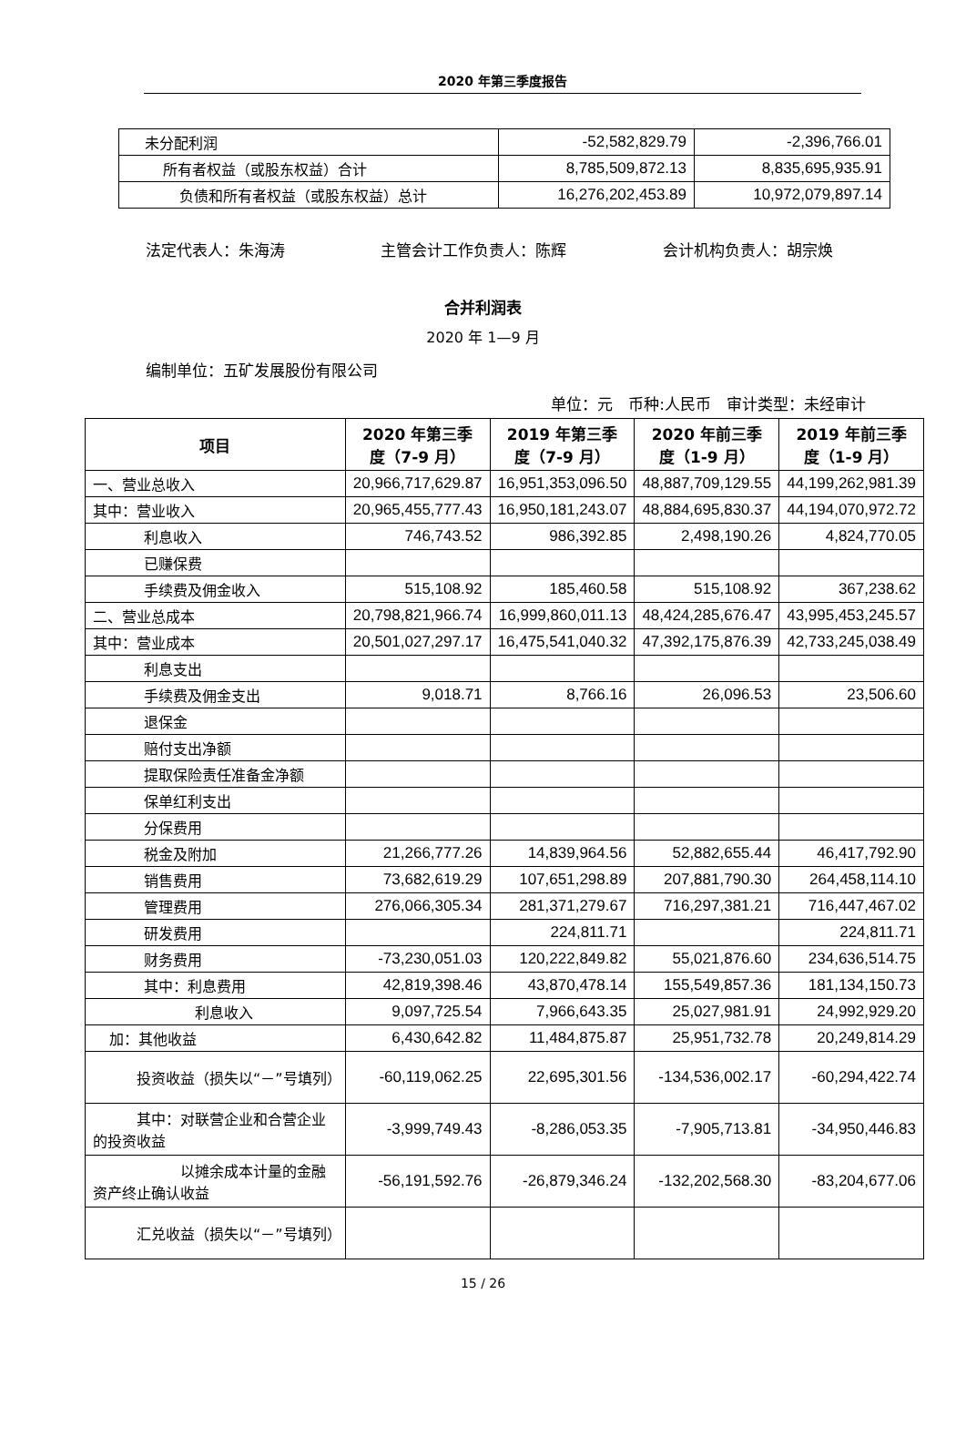2020 年第三季度报告
| 未分配利润 | -52,582,829.79 | -2,396,766.01 |
| 所有者权益（或股东权益）合计 | 8,785,509,872.13 | 8,835,695,935.91 |
| 负债和所有者权益（或股东权益）总计 | 16,276,202,453.89 | 10,972,079,897.14 |
法定代表人：朱海涛 主管会计工作负责人：陈辉 会计机构负责人：胡宗焕
合并利润表
2020 年 1—9 月
编制单位：五矿发展股份有限公司
单位：元　币种:人民币　审计类型：未经审计
| 项目 | 2020 年第三季 度（7-9 月） | 2019 年第三季 度（7-9 月） | 2020 年前三季 度（1-9 月） | 2019 年前三季 度（1-9 月） |
| --- | --- | --- | --- | --- |
| 一、营业总收入 | 20,966,717,629.87 | 16,951,353,096.50 | 48,887,709,129.55 | 44,199,262,981.39 |
| 其中：营业收入 | 20,965,455,777.43 | 16,950,181,243.07 | 48,884,695,830.37 | 44,194,070,972.72 |
| 利息收入 | 746,743.52 | 986,392.85 | 2,498,190.26 | 4,824,770.05 |
| 已赚保费 | | | | |
| 手续费及佣金收入 | 515,108.92 | 185,460.58 | 515,108.92 | 367,238.62 |
| 二、营业总成本 | 20,798,821,966.74 | 16,999,860,011.13 | 48,424,285,676.47 | 43,995,453,245.57 |
| 其中：营业成本 | 20,501,027,297.17 | 16,475,541,040.32 | 47,392,175,876.39 | 42,733,245,038.49 |
| 利息支出 | | | | |
| 手续费及佣金支出 | 9,018.71 | 8,766.16 | 26,096.53 | 23,506.60 |
| 退保金 | | | | |
| 赔付支出净额 | | | | |
| 提取保险责任准备金净额 | | | | |
| 保单红利支出 | | | | |
| 分保费用 | | | | |
| 税金及附加 | 21,266,777.26 | 14,839,964.56 | 52,882,655.44 | 46,417,792.90 |
| 销售费用 | 73,682,619.29 | 107,651,298.89 | 207,881,790.30 | 264,458,114.10 |
| 管理费用 | 276,066,305.34 | 281,371,279.67 | 716,297,381.21 | 716,447,467.02 |
| 研发费用 | | 224,811.71 | | 224,811.71 |
| 财务费用 | -73,230,051.03 | 120,222,849.82 | 55,021,876.60 | 234,636,514.75 |
| 其中：利息费用 | 42,819,398.46 | 43,870,478.14 | 155,549,857.36 | 181,134,150.73 |
| 利息收入 | 9,097,725.54 | 7,966,643.35 | 25,027,981.91 | 24,992,929.20 |
| 加：其他收益 | 6,430,642.82 | 11,484,875.87 | 25,951,732.78 | 20,249,814.29 |
| 投资收益（损失以“－”号填列） | -60,119,062.25 | 22,695,301.56 | -134,536,002.17 | -60,294,422.74 |
| 其中：对联营企业和合营企业的投资收益 | -3,999,749.43 | -8,286,053.35 | -7,905,713.81 | -34,950,446.83 |
| 以摊余成本计量的金融资产终止确认收益 | -56,191,592.76 | -26,879,346.24 | -132,202,568.30 | -83,204,677.06 |
| 汇兑收益（损失以“－”号填列） | | | | |
15 / 26